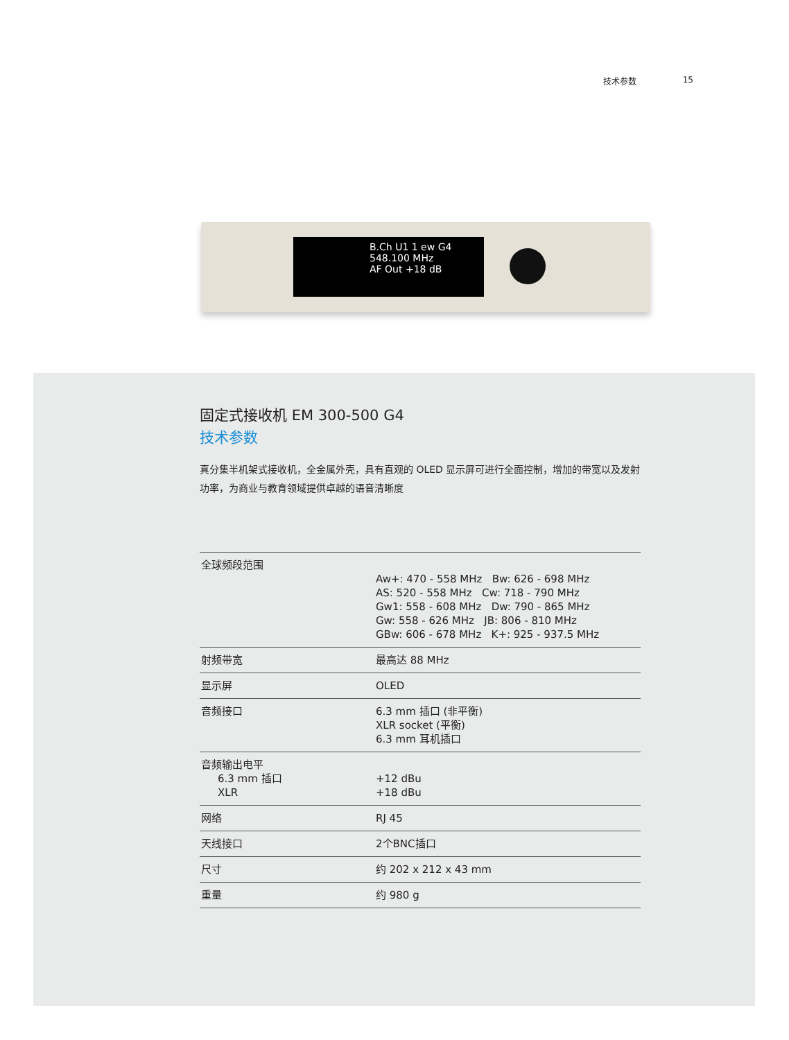技术参数 15
B.Ch U1 1 ew G4
548.100 MHz
AF Out +18 dB
固定式接收机 EM 300-500 G4
技术参数
真分集半机架式接收机，全金属外壳，具有直观的 OLED 显示屏可进行全面控制，增加的带宽以及发射功率，为商业与教育领域提供卓越的语音清晰度
| 全球频段范围 | Aw+: 470 - 558 MHz Bw: 626 - 698 MHz AS: 520 - 558 MHz Cw: 718 - 790 MHz Gw1: 558 - 608 MHz Dw: 790 - 865 MHz Gw: 558 - 626 MHz JB: 806 - 810 MHz GBw: 606 - 678 MHz K+: 925 - 937.5 MHz |
| 射频带宽 | 最高达 88 MHz |
| 显示屏 | OLED |
| 音频接口 | 6.3 mm 插口 (非平衡) XLR socket (平衡) 6.3 mm 耳机插口 |
| 音频输出电平 6.3 mm 插口 XLR | +12 dBu +18 dBu |
| 网络 | RJ 45 |
| 天线接口 | 2个BNC插口 |
| 尺寸 | 约 202 x 212 x 43 mm |
| 重量 | 约 980 g |